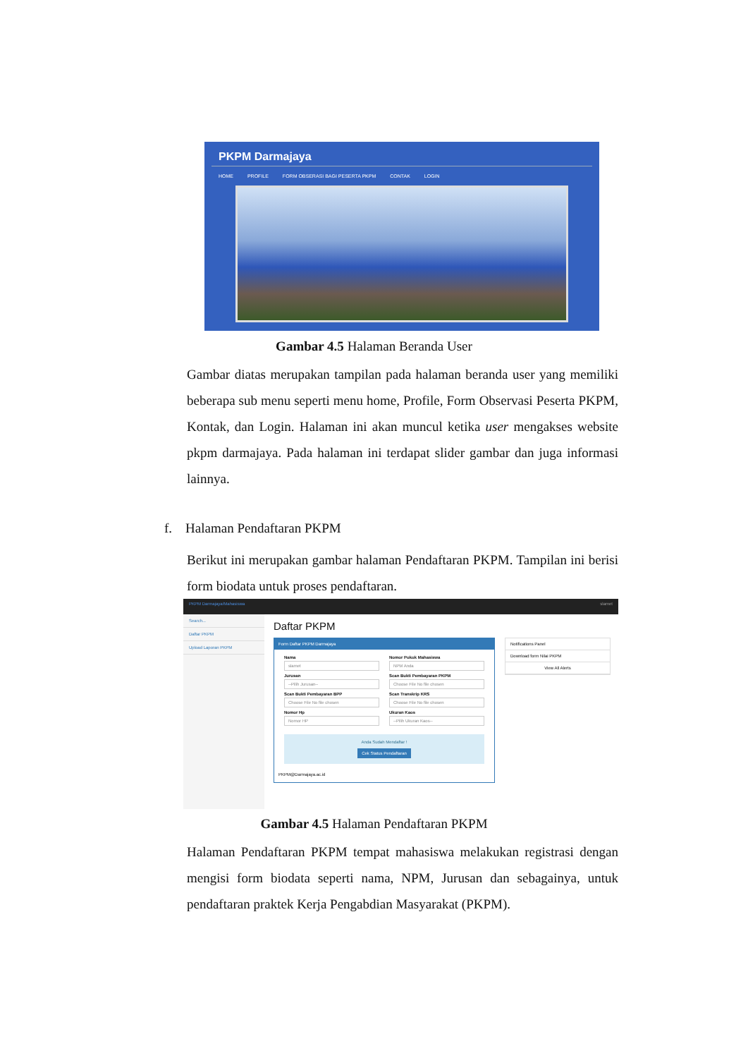PKPM Darmajaya
HOME PROFILE FORM OBSERASI BAGI PESERTA PKPM CONTAK LOGIN
Gambar 4.5 Halaman Beranda User
Gambar diatas merupakan tampilan pada halaman beranda user yang memiliki beberapa sub menu seperti menu home, Profile, Form Observasi Peserta PKPM, Kontak, dan Login. Halaman ini akan muncul ketika user mengakses website pkpm darmajaya. Pada halaman ini terdapat slider gambar dan juga informasi lainnya.
f. Halaman Pendaftaran PKPM
Berikut ini merupakan gambar halaman Pendaftaran PKPM. Tampilan ini berisi form biodata untuk proses pendaftaran.
PKPM Darmajaya/Mahasiswa slamet
Search...
Daftar PKPM
Upload Laporan PKPM
Daftar PKPM
Form Daftar PKPM Darmajaya
Nama
slamet
Nomor Pokok Mahasiswa
NPM Anda
Jurusan
--Pilih Jurusan--
Scan Bukti Pembayaran PKPM
Choose File No file chosen
Scan Bukti Pembayaran BPP
Choose File No file chosen
Scan Transkrip KRS
Choose File No file chosen
Nomor Hp
Nomor HP
Ukuran Kaos
--Pilih Ukuran Kaos--
Anda Sudah Mendaftar !
Cek Status Pendaftaran
PKPM@Darmajaya.ac.id
Notifications Panel
Download form Nilai PKPM
View All Alerts
Gambar 4.5 Halaman Pendaftaran PKPM
Halaman Pendaftaran PKPM tempat mahasiswa melakukan registrasi dengan mengisi form biodata seperti nama, NPM, Jurusan dan sebagainya, untuk pendaftaran praktek Kerja Pengabdian Masyarakat (PKPM).